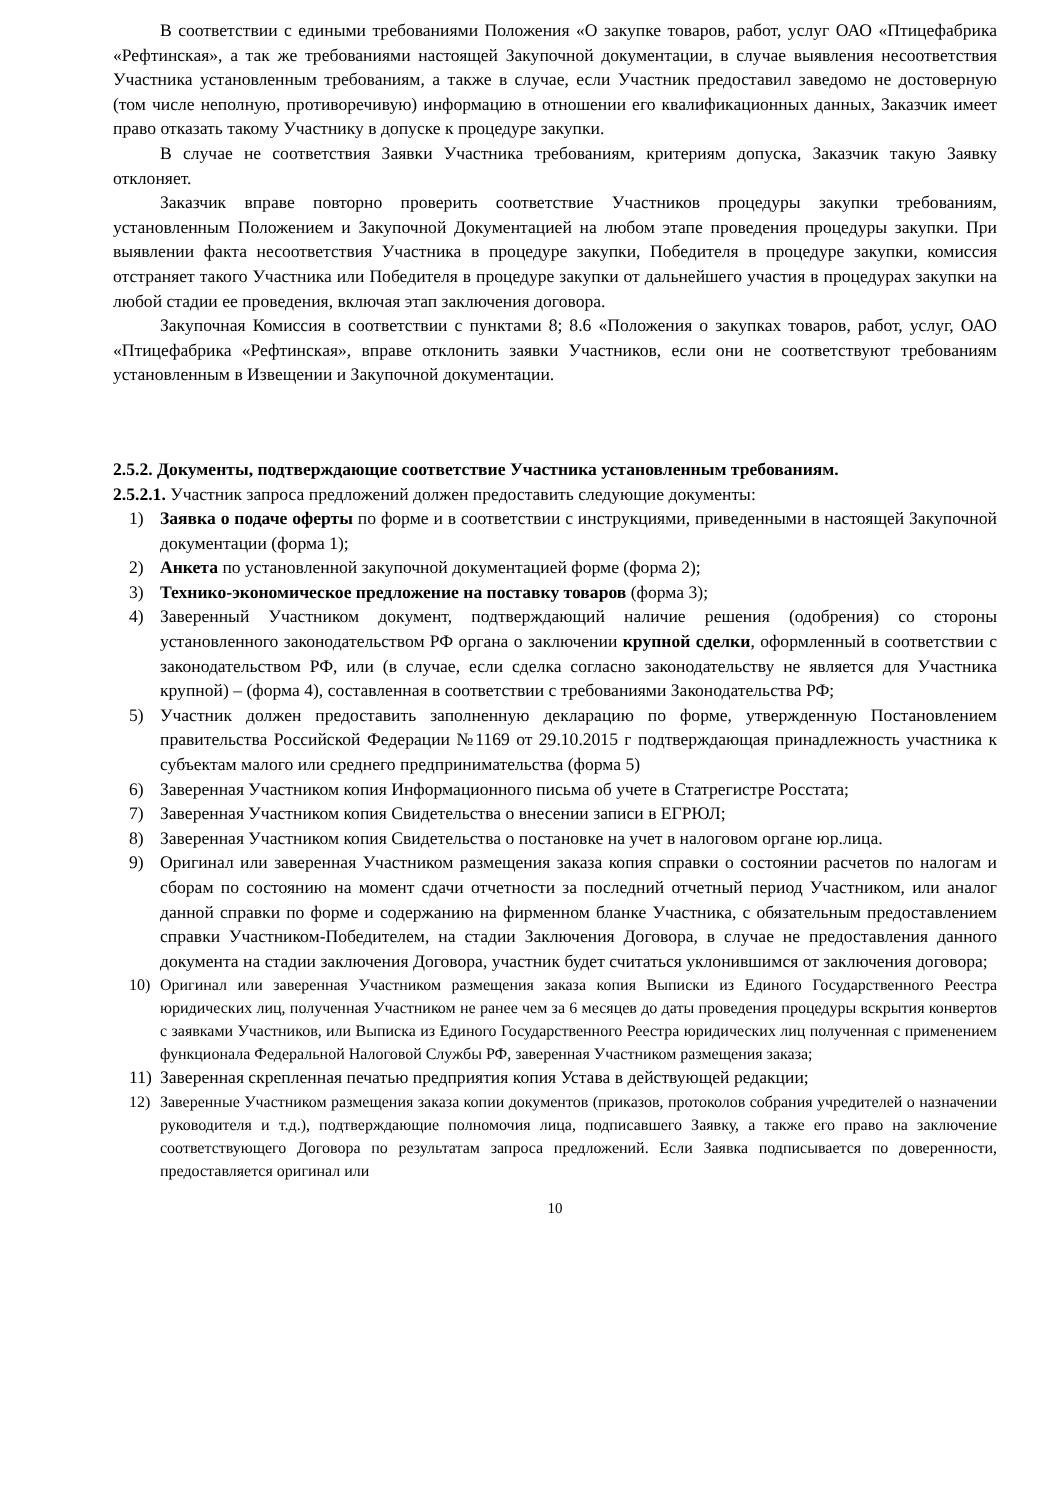В соответствии с едиными требованиями Положения «О закупке товаров, работ, услуг ОАО «Птицефабрика «Рефтинская», а так же требованиями настоящей Закупочной документации, в случае выявления несоответствия Участника установленным требованиям, а также в случае, если Участник предоставил заведомо не достоверную (том числе неполную, противоречивую) информацию в отношении его квалификационных данных, Заказчик имеет право отказать такому Участнику в допуске к процедуре закупки.
В случае не соответствия Заявки Участника требованиям, критериям допуска, Заказчик такую Заявку отклоняет.
Заказчик вправе повторно проверить соответствие Участников процедуры закупки требованиям, установленным Положением и Закупочной Документацией на любом этапе проведения процедуры закупки. При выявлении факта несоответствия Участника в процедуре закупки, Победителя в процедуре закупки, комиссия отстраняет такого Участника или Победителя в процедуре закупки от дальнейшего участия в процедурах закупки на любой стадии ее проведения, включая этап заключения договора.
Закупочная Комиссия в соответствии с пунктами 8; 8.6 «Положения о закупках товаров, работ, услуг, ОАО «Птицефабрика «Рефтинская», вправе отклонить заявки Участников, если они не соответствуют требованиям установленным в Извещении и Закупочной документации.
2.5.2. Документы, подтверждающие соответствие Участника установленным требованиям.
2.5.2.1. Участник запроса предложений должен предоставить следующие документы:
1) Заявка о подаче оферты по форме и в соответствии с инструкциями, приведенными в настоящей Закупочной документации (форма 1);
2) Анкета по установленной закупочной документацией форме (форма 2);
3) Технико-экономическое предложение на поставку товаров (форма 3);
4) Заверенный Участником документ, подтверждающий наличие решения (одобрения) со стороны установленного законодательством РФ органа о заключении крупной сделки, оформленный в соответствии с законодательством РФ, или (в случае, если сделка согласно законодательству не является для Участника крупной) – (форма 4), составленная в соответствии с требованиями Законодательства РФ;
5) Участник должен предоставить заполненную декларацию по форме, утвержденную Постановлением правительства Российской Федерации №1169 от 29.10.2015 г подтверждающая принадлежность участника к субъектам малого или среднего предпринимательства (форма 5)
6) Заверенная Участником копия Информационного письма об учете в Статрегистре Росстата;
7) Заверенная Участником копия Свидетельства о внесении записи в ЕГРЮЛ;
8) Заверенная Участником копия Свидетельства о постановке на учет в налоговом органе юр.лица.
9) Оригинал или заверенная Участником размещения заказа копия справки о состоянии расчетов по налогам и сборам по состоянию на момент сдачи отчетности за последний отчетный период Участником, или аналог данной справки по форме и содержанию на фирменном бланке Участника, с обязательным предоставлением справки Участником-Победителем, на стадии Заключения Договора, в случае не предоставления данного документа на стадии заключения Договора, участник будет считаться уклонившимся от заключения договора;
10) Оригинал или заверенная Участником размещения заказа копия Выписки из Единого Государственного Реестра юридических лиц, полученная Участником не ранее чем за 6 месяцев до даты проведения процедуры вскрытия конвертов с заявками Участников, или Выписка из Единого Государственного Реестра юридических лиц полученная с применением функционала Федеральной Налоговой Службы РФ, заверенная Участником размещения заказа;
11) Заверенная скрепленная печатью предприятия копия Устава в действующей редакции;
12) Заверенные Участником размещения заказа копии документов (приказов, протоколов собрания учредителей о назначении руководителя и т.д.), подтверждающие полномочия лица, подписавшего Заявку, а также его право на заключение соответствующего Договора по результатам запроса предложений. Если Заявка подписывается по доверенности, предоставляется оригинал или
10